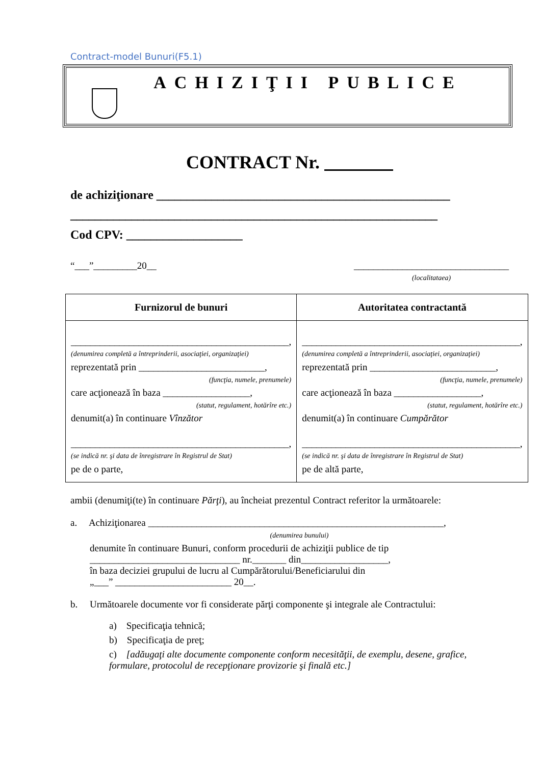Contract-model Bunuri(F5.1)
ACHIZIŢII PUBLICE
CONTRACT Nr.
de achiziţionare ________________________________________________
____________________________________________________________
Cod CPV: ___________________
“___”_________20__ ________________________________
(localitataea)
| Furnizorul de bunuri | Autoritatea contractantă |
| --- | --- |
| _____________________________________________, (denumirea completă a întreprinderii, asociaţiei, organizaţiei) reprezentată prin __________________________, (funcţia, numele, prenumele) care acţionează în baza __________________, (statut, regulament, hotărîre etc.) denumit(a) în continuare Vînzător _____________________________________________, (se indică nr. şi data de înregistrare în Registrul de Stat) pe de o parte, | _____________________________________________, (denumirea completă a întreprinderii, asociaţiei, organizaţiei) reprezentată prin __________________________, (funcţia, numele, prenumele) care acţionează în baza __________________, (statut, regulament, hotărîre etc.) denumit(a) în continuare Cumpărător _____________________________________________, (se indică nr. şi data de înregistrare în Registrul de Stat) pe de altă parte, |
ambii (denumiţi(te) în continuare Părţi), au încheiat prezentul Contract referitor la următoarele:
a. Achiziţionarea _____________________________________________________________,
(denumirea bunului)
denumite în continuare Bunuri, conform procedurii de achiziţii publice de tip _______________________________ nr._______ din__________________,
în baza deciziei grupului de lucru al Cumpărătorului/Beneficiarului din
„___” ________________________ 20__.
b. Următoarele documente vor fi considerate părţi componente şi integrale ale Contractului:
a) Specificaţia tehnică;
b) Specificaţia de preţ;
c) [adăugaţi alte documente componente conform necesităţii, de exemplu, desene, grafice, formulare, protocolul de recepţionare provizorie şi finală etc.]